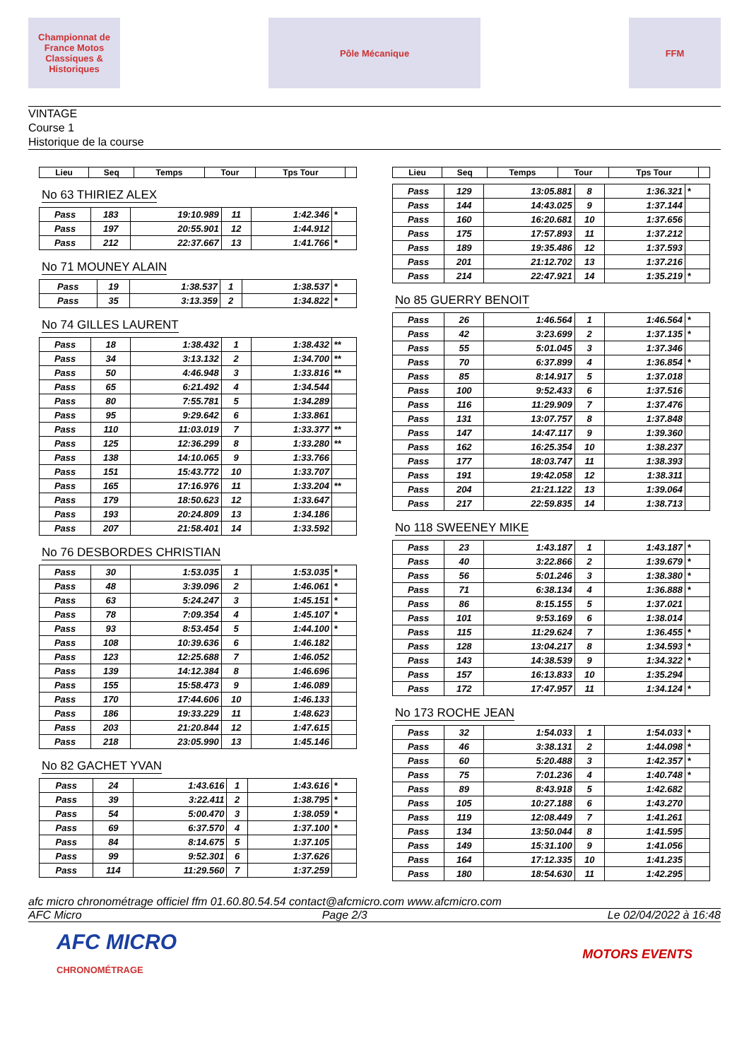Championnat de France Motos Classiques & Historiques
Pôle Mécanique FFM
VINTAGE
Course 1
Historique de la course
| Lieu | Seq | Temps | Tour | Tps Tour | |
| --- | --- | --- | --- | --- | --- |
No 63 THIRIEZ ALEX
| Pass | 183 | 19:10.989 | 11 | 1:42.346 | * |
| Pass | 197 | 20:55.901 | 12 | 1:44.912 | |
| Pass | 212 | 22:37.667 | 13 | 1:41.766 | * |
No 71 MOUNEY ALAIN
| Pass | 19 | 1:38.537 | 1 | 1:38.537 | * |
| Pass | 35 | 3:13.359 | 2 | 1:34.822 | * |
No 74 GILLES LAURENT
| Pass | 18 | 1:38.432 | 1 | 1:38.432 | ** |
| Pass | 34 | 3:13.132 | 2 | 1:34.700 | ** |
| Pass | 50 | 4:46.948 | 3 | 1:33.816 | ** |
| Pass | 65 | 6:21.492 | 4 | 1:34.544 | |
| Pass | 80 | 7:55.781 | 5 | 1:34.289 | |
| Pass | 95 | 9:29.642 | 6 | 1:33.861 | |
| Pass | 110 | 11:03.019 | 7 | 1:33.377 | ** |
| Pass | 125 | 12:36.299 | 8 | 1:33.280 | ** |
| Pass | 138 | 14:10.065 | 9 | 1:33.766 | |
| Pass | 151 | 15:43.772 | 10 | 1:33.707 | |
| Pass | 165 | 17:16.976 | 11 | 1:33.204 | ** |
| Pass | 179 | 18:50.623 | 12 | 1:33.647 | |
| Pass | 193 | 20:24.809 | 13 | 1:34.186 | |
| Pass | 207 | 21:58.401 | 14 | 1:33.592 | |
No 76 DESBORDES CHRISTIAN
| Pass | 30 | 1:53.035 | 1 | 1:53.035 | * |
| Pass | 48 | 3:39.096 | 2 | 1:46.061 | * |
| Pass | 63 | 5:24.247 | 3 | 1:45.151 | * |
| Pass | 78 | 7:09.354 | 4 | 1:45.107 | * |
| Pass | 93 | 8:53.454 | 5 | 1:44.100 | * |
| Pass | 108 | 10:39.636 | 6 | 1:46.182 | |
| Pass | 123 | 12:25.688 | 7 | 1:46.052 | |
| Pass | 139 | 14:12.384 | 8 | 1:46.696 | |
| Pass | 155 | 15:58.473 | 9 | 1:46.089 | |
| Pass | 170 | 17:44.606 | 10 | 1:46.133 | |
| Pass | 186 | 19:33.229 | 11 | 1:48.623 | |
| Pass | 203 | 21:20.844 | 12 | 1:47.615 | |
| Pass | 218 | 23:05.990 | 13 | 1:45.146 | |
No 82 GACHET YVAN
| Pass | 24 | 1:43.616 | 1 | 1:43.616 | * |
| Pass | 39 | 3:22.411 | 2 | 1:38.795 | * |
| Pass | 54 | 5:00.470 | 3 | 1:38.059 | * |
| Pass | 69 | 6:37.570 | 4 | 1:37.100 | * |
| Pass | 84 | 8:14.675 | 5 | 1:37.105 | |
| Pass | 99 | 9:52.301 | 6 | 1:37.626 | |
| Pass | 114 | 11:29.560 | 7 | 1:37.259 | |
| Lieu | Seq | Temps | Tour | Tps Tour | |
| --- | --- | --- | --- | --- | --- |
| Pass | 129 | 13:05.881 | 8 | 1:36.321 | * |
| Pass | 144 | 14:43.025 | 9 | 1:37.144 | |
| Pass | 160 | 16:20.681 | 10 | 1:37.656 | |
| Pass | 175 | 17:57.893 | 11 | 1:37.212 | |
| Pass | 189 | 19:35.486 | 12 | 1:37.593 | |
| Pass | 201 | 21:12.702 | 13 | 1:37.216 | |
| Pass | 214 | 22:47.921 | 14 | 1:35.219 | * |
No 85 GUERRY BENOIT
| Pass | 26 | 1:46.564 | 1 | 1:46.564 | * |
| Pass | 42 | 3:23.699 | 2 | 1:37.135 | * |
| Pass | 55 | 5:01.045 | 3 | 1:37.346 | |
| Pass | 70 | 6:37.899 | 4 | 1:36.854 | * |
| Pass | 85 | 8:14.917 | 5 | 1:37.018 | |
| Pass | 100 | 9:52.433 | 6 | 1:37.516 | |
| Pass | 116 | 11:29.909 | 7 | 1:37.476 | |
| Pass | 131 | 13:07.757 | 8 | 1:37.848 | |
| Pass | 147 | 14:47.117 | 9 | 1:39.360 | |
| Pass | 162 | 16:25.354 | 10 | 1:38.237 | |
| Pass | 177 | 18:03.747 | 11 | 1:38.393 | |
| Pass | 191 | 19:42.058 | 12 | 1:38.311 | |
| Pass | 204 | 21:21.122 | 13 | 1:39.064 | |
| Pass | 217 | 22:59.835 | 14 | 1:38.713 | |
No 118 SWEENEY MIKE
| Pass | 23 | 1:43.187 | 1 | 1:43.187 | * |
| Pass | 40 | 3:22.866 | 2 | 1:39.679 | * |
| Pass | 56 | 5:01.246 | 3 | 1:38.380 | * |
| Pass | 71 | 6:38.134 | 4 | 1:36.888 | * |
| Pass | 86 | 8:15.155 | 5 | 1:37.021 | |
| Pass | 101 | 9:53.169 | 6 | 1:38.014 | |
| Pass | 115 | 11:29.624 | 7 | 1:36.455 | * |
| Pass | 128 | 13:04.217 | 8 | 1:34.593 | * |
| Pass | 143 | 14:38.539 | 9 | 1:34.322 | * |
| Pass | 157 | 16:13.833 | 10 | 1:35.294 | |
| Pass | 172 | 17:47.957 | 11 | 1:34.124 | * |
No 173 ROCHE JEAN
| Pass | 32 | 1:54.033 | 1 | 1:54.033 | * |
| Pass | 46 | 3:38.131 | 2 | 1:44.098 | * |
| Pass | 60 | 5:20.488 | 3 | 1:42.357 | * |
| Pass | 75 | 7:01.236 | 4 | 1:40.748 | * |
| Pass | 89 | 8:43.918 | 5 | 1:42.682 | |
| Pass | 105 | 10:27.188 | 6 | 1:43.270 | |
| Pass | 119 | 12:08.449 | 7 | 1:41.261 | |
| Pass | 134 | 13:50.044 | 8 | 1:41.595 | |
| Pass | 149 | 15:31.100 | 9 | 1:41.056 | |
| Pass | 164 | 17:12.335 | 10 | 1:41.235 | |
| Pass | 180 | 18:54.630 | 11 | 1:42.295 | |
afc micro chronométrage officiel ffm 01.60.80.54.54 contact@afcmicro.com www.afcmicro.com
AFC Micro Page 2/3 Le 02/04/2022 à 16:48
AFC MICRO
CHRONOMÉTRAGE
MOTORS EVENTS